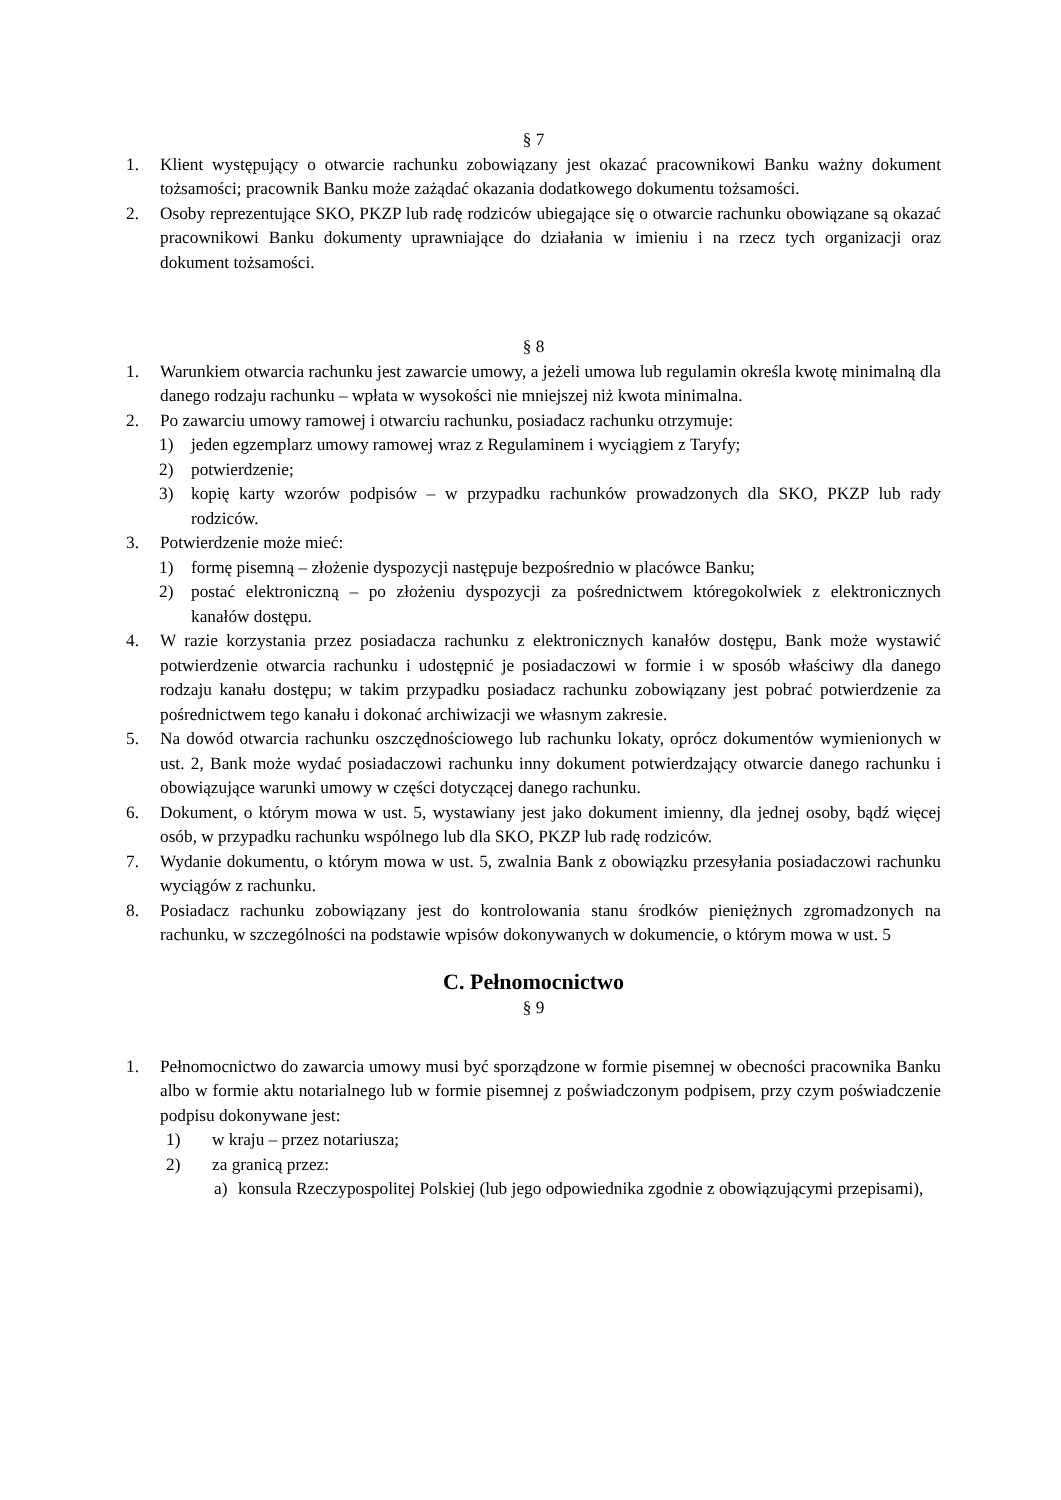§ 7
1. Klient występujący o otwarcie rachunku zobowiązany jest okazać pracownikowi Banku ważny dokument tożsamości; pracownik Banku może zażądać okazania dodatkowego dokumentu tożsamości.
2. Osoby reprezentujące SKO, PKZP lub radę rodziców ubiegające się o otwarcie rachunku obowiązane są okazać pracownikowi Banku dokumenty uprawniające do działania w imieniu i na rzecz tych organizacji oraz dokument tożsamości.
§ 8
1. Warunkiem otwarcia rachunku jest zawarcie umowy, a jeżeli umowa lub regulamin określa kwotę minimalną dla danego rodzaju rachunku – wpłata w wysokości nie mniejszej niż kwota minimalna.
2. Po zawarciu umowy ramowej i otwarciu rachunku, posiadacz rachunku otrzymuje:
1) jeden egzemplarz umowy ramowej wraz z Regulaminem i wyciągiem z Taryfy;
2) potwierdzenie;
3) kopię karty wzorów podpisów – w przypadku rachunków prowadzonych dla SKO, PKZP lub rady rodziców.
3. Potwierdzenie może mieć:
1) formę pisemną – złożenie dyspozycji następuje bezpośrednio w placówce Banku;
2) postać elektroniczną – po złożeniu dyspozycji za pośrednictwem któregokolwiek z elektronicznych kanałów dostępu.
4. W razie korzystania przez posiadacza rachunku z elektronicznych kanałów dostępu, Bank może wystawić potwierdzenie otwarcia rachunku i udostępnić je posiadaczowi w formie i w sposób właściwy dla danego rodzaju kanału dostępu; w takim przypadku posiadacz rachunku zobowiązany jest pobrać potwierdzenie za pośrednictwem tego kanału i dokonać archiwizacji we własnym zakresie.
5. Na dowód otwarcia rachunku oszczędnościowego lub rachunku lokaty, oprócz dokumentów wymienionych w ust. 2, Bank może wydać posiadaczowi rachunku inny dokument potwierdzający otwarcie danego rachunku i obowiązujące warunki umowy w części dotyczącej danego rachunku.
6. Dokument, o którym mowa w ust. 5, wystawiany jest jako dokument imienny, dla jednej osoby, bądź więcej osób, w przypadku rachunku wspólnego lub dla SKO, PKZP lub radę rodziców.
7. Wydanie dokumentu, o którym mowa w ust. 5, zwalnia Bank z obowiązku przesyłania posiadaczowi rachunku wyciągów z rachunku.
8. Posiadacz rachunku zobowiązany jest do kontrolowania stanu środków pieniężnych zgromadzonych na rachunku, w szczególności na podstawie wpisów dokonywanych w dokumencie, o którym mowa w ust. 5
C. Pełnomocnictwo
§ 9
1. Pełnomocnictwo do zawarcia umowy musi być sporządzone w formie pisemnej w obecności pracownika Banku albo w formie aktu notarialnego lub w formie pisemnej z poświadczonym podpisem, przy czym poświadczenie podpisu dokonywane jest:
1) w kraju – przez notariusza;
2) za granicą przez:
a) konsula Rzeczypospolitej Polskiej (lub jego odpowiednika zgodnie z obowiązującymi przepisami),